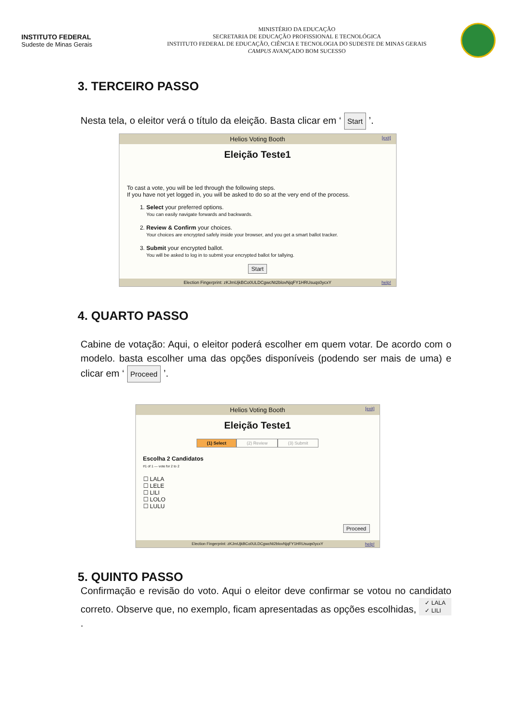INSTITUTO FEDERAL
Sudeste de Minas Gerais
MINISTÉRIO DA EDUCAÇÃO
SECRETARIA DE EDUCAÇÃO PROFISSIONAL E TECNOLÓGICA
INSTITUTO FEDERAL DE EDUCAÇÃO, CIÊNCIA E TECNOLOGIA DO SUDESTE DE MINAS GERAIS
CAMPUS AVANÇADO BOM SUCESSO
3. TERCEIRO PASSO
Nesta tela, o eleitor verá o título da eleição. Basta clicar em ‘ Start ’.
Helios Voting Booth [exit]
Eleição Teste1
To cast a vote, you will be led through the following steps.
If you have not yet logged in, you will be asked to do so at the very end of the process.
1. Select your preferred options.
You can easily navigate forwards and backwards.
2. Review & Confirm your choices.
Your choices are encrypted safely inside your browser, and you get a smart ballot tracker.
3. Submit your encrypted ballot.
You will be asked to log in to submit your encrypted ballot for tallying.
Start
Election Fingerprint: zKJmUjkBCo0ULDCgwcNt2blovNjqFY1HRUsuqs0ycxY help!
4. QUARTO PASSO
Cabine de votação: Aqui, o eleitor poderá escolher em quem votar. De acordo com o modelo. basta escolher uma das opções disponíveis (podendo ser mais de uma) e clicar em ‘ Proceed ’.
Helios Voting Booth [exit]
Eleição Teste1
(1) Select (2) Review (3) Submit
Escolha 2 Candidatos
#1 of 1 — vote for 2 to 2
☐ LALA
☐ LELE
☐ LILI
☐ LOLO
☐ LULU
Proceed
Election Fingerprint: zKJmUjkBCo0ULDCgwcNt2blovNjqFY1HRUsuqs0ycxY help!
5. QUINTO PASSO
Confirmação e revisão do voto. Aqui o eleitor deve confirmar se votou no candidato correto. Observe que, no exemplo, ficam apresentadas as opções escolhidas, ✓ LALA
✓ LILI .